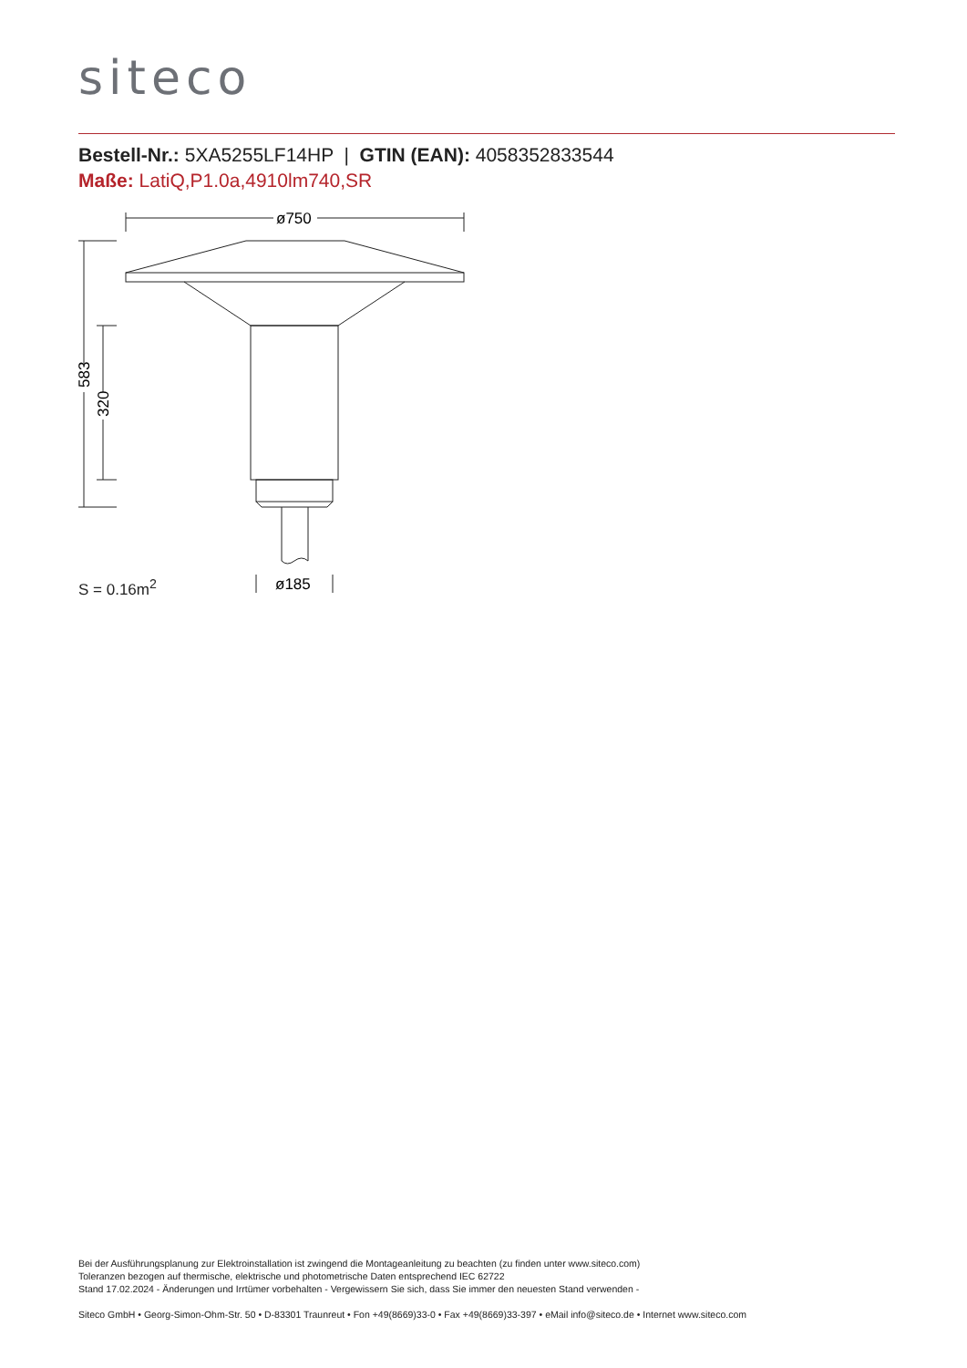siteco
Bestell-Nr.: 5XA5255LF14HP | GTIN (EAN): 4058352833544
Maße: LatiQ,P1.0a,4910lm740,SR
ø750
ø185
583
320
S = 0.16m<sup>2</sup>
Bei der Ausführungsplanung zur Elektroinstallation ist zwingend die Montageanleitung zu beachten (zu finden unter www.siteco.com)
Toleranzen bezogen auf thermische, elektrische und photometrische Daten entsprechend IEC 62722
Stand 17.02.2024 - Änderungen und Irrtümer vorbehalten - Vergewissern Sie sich, dass Sie immer den neuesten Stand verwenden -
Siteco GmbH • Georg-Simon-Ohm-Str. 50 • D-83301 Traunreut • Fon +49(8669)33-0 • Fax +49(8669)33-397 • eMail info@siteco.de • Internet www.siteco.com